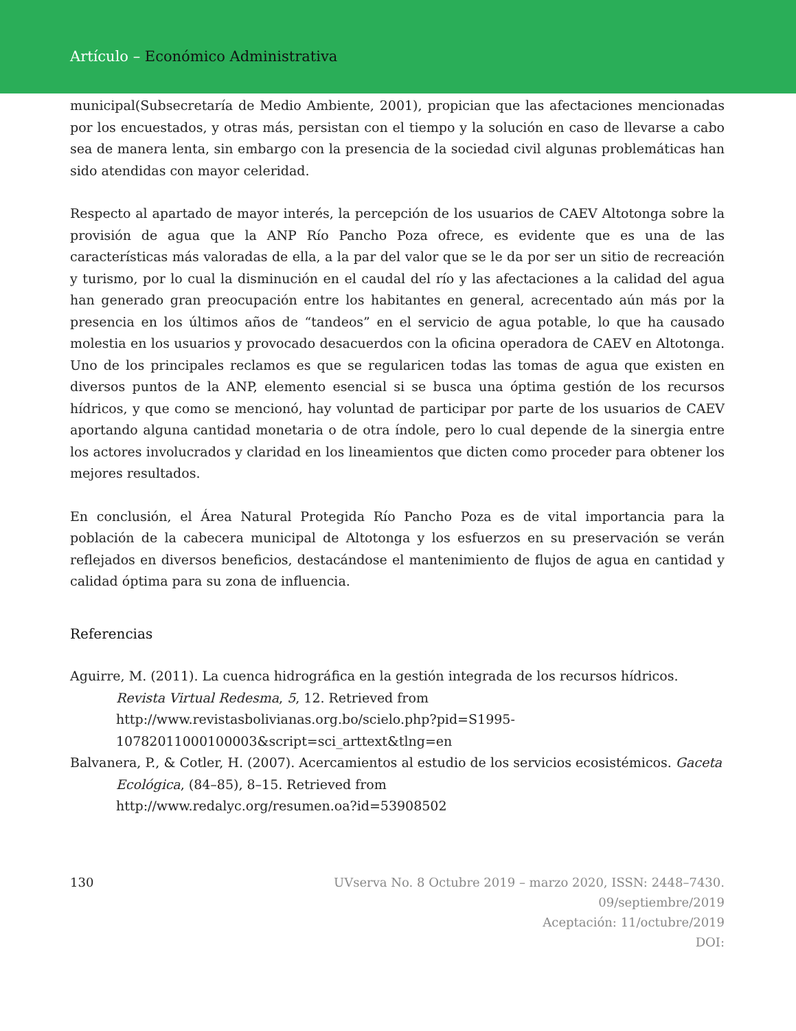Artículo – Económico Administrativa
municipal(Subsecretaría de Medio Ambiente, 2001), propician que las afectaciones mencionadas por los encuestados, y otras más, persistan con el tiempo y la solución en caso de llevarse a cabo sea de manera lenta, sin embargo con la presencia de la sociedad civil algunas problemáticas han sido atendidas con mayor celeridad.
Respecto al apartado de mayor interés, la percepción de los usuarios de CAEV Altotonga sobre la provisión de agua que la ANP Río Pancho Poza ofrece, es evidente que es una de las características más valoradas de ella, a la par del valor que se le da por ser un sitio de recreación y turismo, por lo cual la disminución en el caudal del río y las afectaciones a la calidad del agua han generado gran preocupación entre los habitantes en general, acrecentado aún más por la presencia en los últimos años de “tandeos” en el servicio de agua potable, lo que ha causado molestia en los usuarios y provocado desacuerdos con la oficina operadora de CAEV en Altotonga. Uno de los principales reclamos es que se regularicen todas las tomas de agua que existen en diversos puntos de la ANP, elemento esencial si se busca una óptima gestión de los recursos hídricos, y que como se mencionó, hay voluntad de participar por parte de los usuarios de CAEV aportando alguna cantidad monetaria o de otra índole, pero lo cual depende de la sinergia entre los actores involucrados y claridad en los lineamientos que dicten como proceder para obtener los mejores resultados.
En conclusión, el Área Natural Protegida Río Pancho Poza es de vital importancia para la población de la cabecera municipal de Altotonga y los esfuerzos en su preservación se verán reflejados en diversos beneficios, destacándose el mantenimiento de flujos de agua en cantidad y calidad óptima para su zona de influencia.
Referencias
Aguirre, M. (2011). La cuenca hidrográfica en la gestión integrada de los recursos hídricos. Revista Virtual Redesma, 5, 12. Retrieved from
http://www.revistasbolivianas.org.bo/scielo.php?pid=S1995-
10782011000100003&script=sci_arttext&tlng=en
Balvanera, P., & Cotler, H. (2007). Acercamientos al estudio de los servicios ecosistémicos. Gaceta Ecológica, (84–85), 8–15. Retrieved from
http://www.redalyc.org/resumen.oa?id=53908502
130 UVserva No. 8 Octubre 2019 – marzo 2020, ISSN: 2448–7430.
09/septiembre/2019
Aceptación: 11/octubre/2019
DOI: